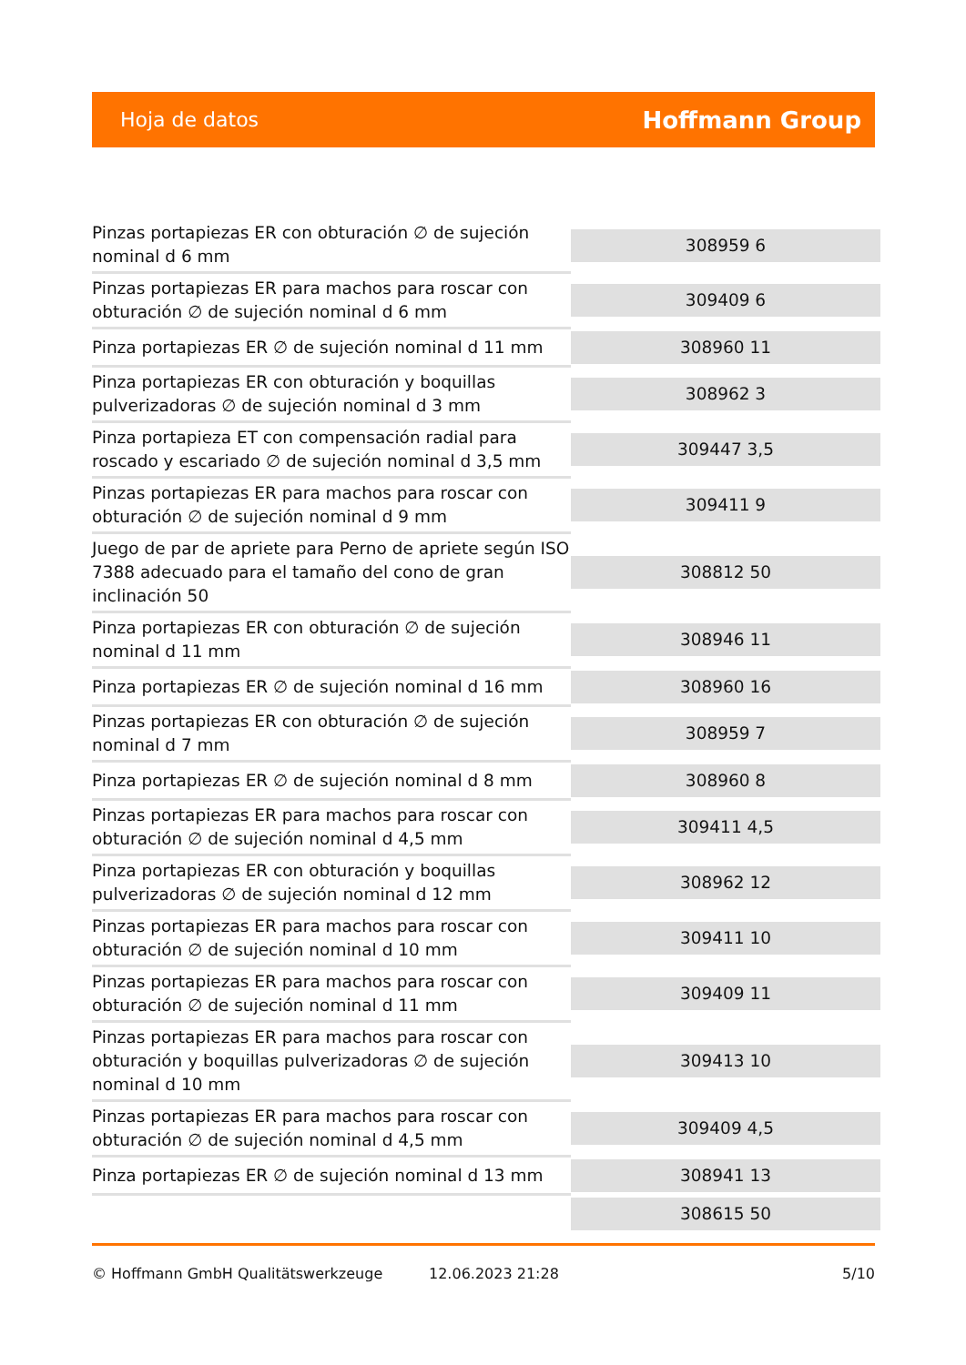Hoja de datos Hoffmann Group
| Pinzas portapiezas ER con obturación ∅ de sujeción nominal d 6 mm | 308959 6 |
| Pinzas portapiezas ER para machos para roscar con obturación ∅ de sujeción nominal d 6 mm | 309409 6 |
| Pinza portapiezas ER ∅ de sujeción nominal d 11 mm | 308960 11 |
| Pinza portapiezas ER con obturación y boquillas pulverizadoras ∅ de sujeción nominal d 3 mm | 308962 3 |
| Pinza portapieza ET con compensación radial para roscado y escariado ∅ de sujeción nominal d 3,5 mm | 309447 3,5 |
| Pinzas portapiezas ER para machos para roscar con obturación ∅ de sujeción nominal d 9 mm | 309411 9 |
| Juego de par de apriete para Perno de apriete según ISO 7388 adecuado para el tamaño del cono de gran inclinación 50 | 308812 50 |
| Pinza portapiezas ER con obturación ∅ de sujeción nominal d 11 mm | 308946 11 |
| Pinza portapiezas ER ∅ de sujeción nominal d 16 mm | 308960 16 |
| Pinzas portapiezas ER con obturación ∅ de sujeción nominal d 7 mm | 308959 7 |
| Pinza portapiezas ER ∅ de sujeción nominal d 8 mm | 308960 8 |
| Pinzas portapiezas ER para machos para roscar con obturación ∅ de sujeción nominal d 4,5 mm | 309411 4,5 |
| Pinza portapiezas ER con obturación y boquillas pulverizadoras ∅ de sujeción nominal d 12 mm | 308962 12 |
| Pinzas portapiezas ER para machos para roscar con obturación ∅ de sujeción nominal d 10 mm | 309411 10 |
| Pinzas portapiezas ER para machos para roscar con obturación ∅ de sujeción nominal d 11 mm | 309409 11 |
| Pinzas portapiezas ER para machos para roscar con obturación y boquillas pulverizadoras ∅ de sujeción nominal d 10 mm | 309413 10 |
| Pinzas portapiezas ER para machos para roscar con obturación ∅ de sujeción nominal d 4,5 mm | 309409 4,5 |
| Pinza portapiezas ER ∅ de sujeción nominal d 13 mm | 308941 13 |
| | 308615 50 |
© Hoffmann GmbH Qualitätswerkzeuge 12.06.2023 21:28 5/10